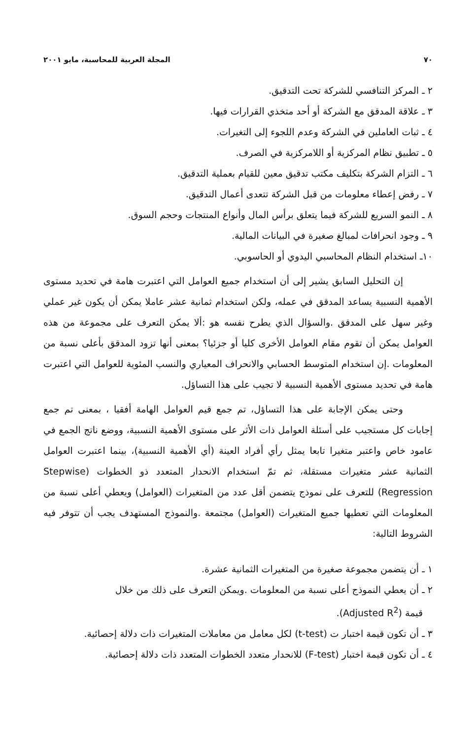٧٠ المجلة العربية للمحاسبة، مايو ٢٠٠١
٢ ـ المركز التنافسي للشركة تحت التدقيق.
٣ ـ علاقة المدقق مع الشركة أو أحد متخذي القرارات فيها.
٤ ـ ثبات العاملين في الشركة وعدم اللجوء إلى التغيرات.
٥ ـ تطبيق نظام المركزية أو اللامركزية في الصرف.
٦ ـ التزام الشركة بتكليف مكتب تدقيق معين للقيام بعملية التدقيق.
٧ ـ رفض إعطاء معلومات من قبل الشركة تتعدى أعمال التدقيق.
٨ ـ النمو السريع للشركة فيما يتعلق برأس المال وأنواع المنتجات وحجم السوق.
٩ ـ وجود انحرافات لمبالغ صغيرة في البيانات المالية.
١٠ـ استخدام النظام المحاسبي اليدوي أو الحاسوبي.
إن التحليل السابق يشير إلى أن استخدام جميع العوامل التي اعتبرت هامة في تحديد مستوى الأهمية النسبية يساعد المدقق في عمله، ولكن استخدام ثمانية عشر عاملا يمكن أن يكون غير عملي وغير سهل على المدقق .والسؤال الذي يطرح نفسه هو :ألا يمكن التعرف على مجموعة من هذه العوامل يمكن أن تقوم مقام العوامل الأخرى كليا أو جزئيا؟ بمعنى أنها تزود المدقق بأعلى نسبة من المعلومات .إن استخدام المتوسط الحسابي والانحراف المعياري والنسب المئوية للعوامل التي اعتبرت هامة في تحديد مستوى الأهمية النسبية لا تجيب على هذا التساؤل.
وحتى يمكن الإجابة على هذا التساؤل، تم جمع قيم العوامل الهامة أفقيا ، بمعنى تم جمع إجابات كل مستجيب على أسئلة العوامل ذات الأثر على مستوى الأهمية النسبية، ووضع ناتج الجمع في عامود خاص واعتبر متغيرا تابعا يمثل رأي أفراد العينة (أي الأهمية النسبية)، بينما اعتبرت العوامل الثمانية عشر متغيرات مستقلة، ثم تمّ استخدام الانحدار المتعدد ذو الخطوات (Stepwise Regression) للتعرف على نموذج يتضمن أقل عدد من المتغيرات (العوامل) ويعطي أعلى نسبة من المعلومات التي تعطيها جميع المتغيرات (العوامل) مجتمعة .والنموذج المستهدف يجب أن تتوفر فيه الشروط التالية:
١ ـ أن يتضمن مجموعة صغيرة من المتغيرات الثمانية عشرة.
٢ ـ أن يعطي النموذج أعلى نسبة من المعلومات .ويمكن التعرف على ذلك من خلال
قيمة (Adjusted R<sup>2</sup>).
٣ ـ أن تكون قيمة اختبار ت (t-test) لكل معامل من معاملات المتغيرات ذات دلالة إحصائية.
٤ ـ أن تكون قيمة اختبار (F-test) للانحدار متعدد الخطوات المتعدد ذات دلالة إحصائية.